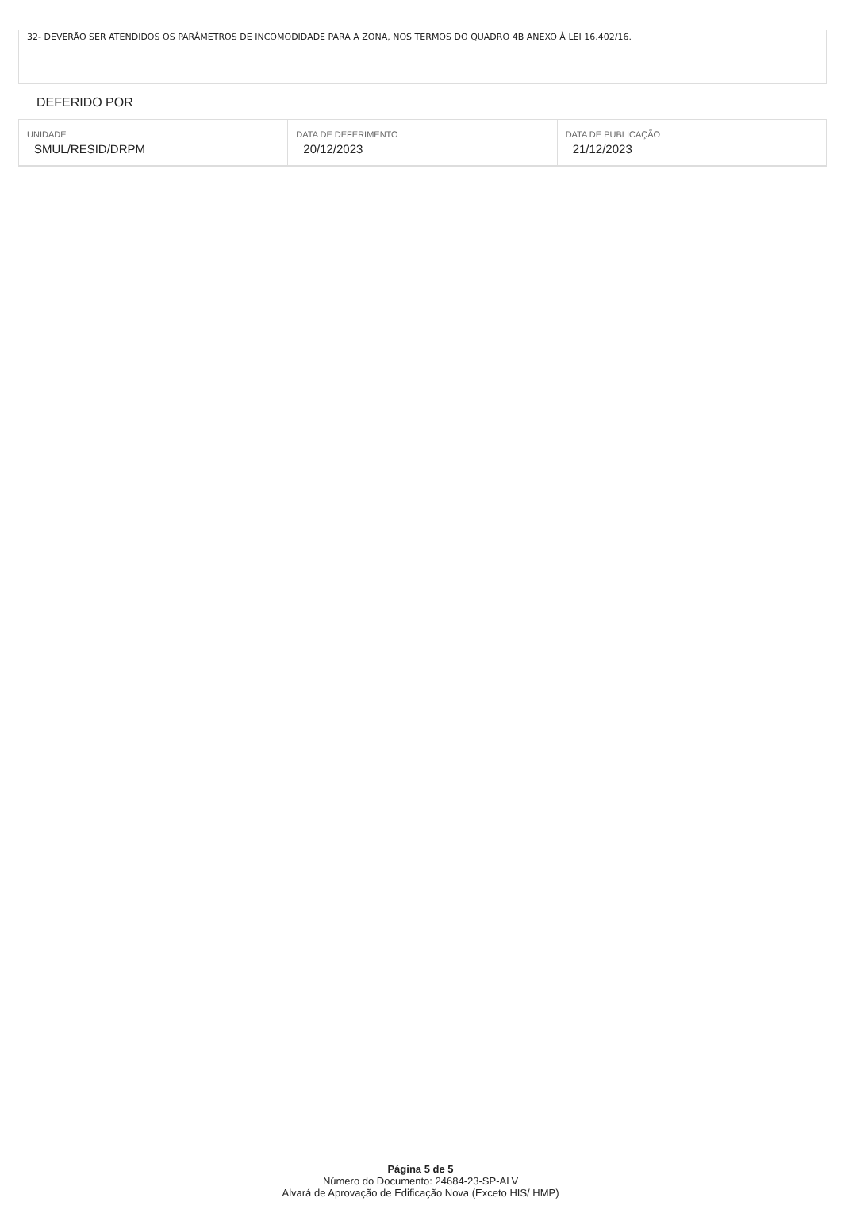32- DEVERÃO SER ATENDIDOS OS PARÂMETROS DE INCOMODIDADE PARA A ZONA, NOS TERMOS DO QUADRO 4B ANEXO À LEI 16.402/16.
DEFERIDO POR
| UNIDADE SMUL/RESID/DRPM | DATA DE DEFERIMENTO 20/12/2023 | DATA DE PUBLICAÇÃO 21/12/2023 |
Página 5 de 5
Número do Documento: 24684-23-SP-ALV
Alvará de Aprovação de Edificação Nova (Exceto HIS/ HMP)